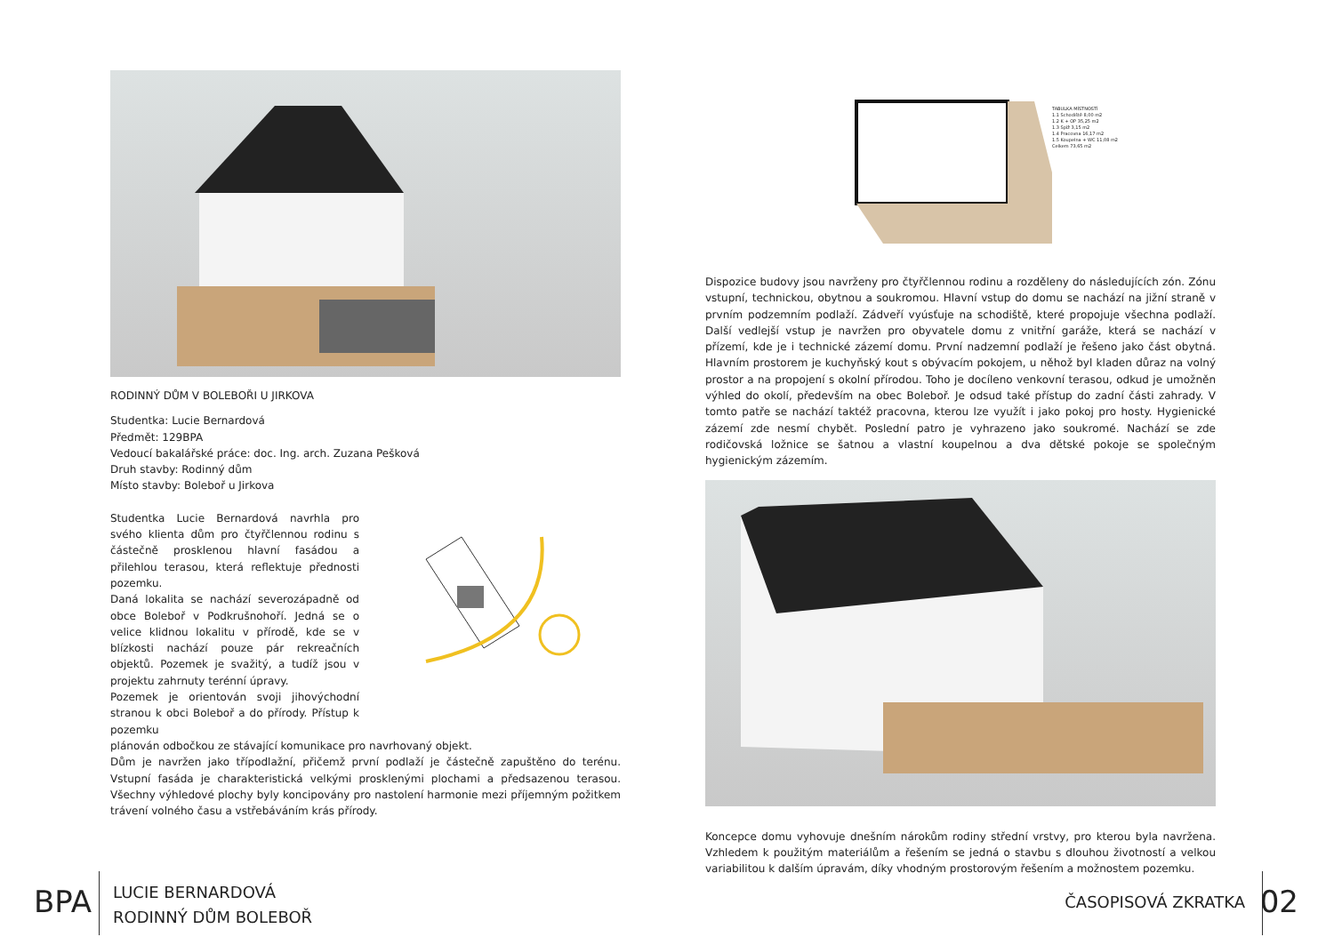RODINNÝ DŮM V BOLEBOŘI U JIRKOVA
Studentka: Lucie Bernardová
Předmět: 129BPA
Vedoucí bakalářské práce: doc. Ing. arch. Zuzana Pešková
Druh stavby: Rodinný dům
Místo stavby: Boleboř u Jirkova
Studentka Lucie Bernardová navrhla pro svého klienta dům pro čtyřčlennou rodinu s částečně prosklenou hlavní fasádou a přilehlou terasou, která reflektuje přednosti pozemku.
Daná lokalita se nachází severozápadně od obce Boleboř v Podkrušnohoří. Jedná se o velice klidnou lokalitu v přírodě, kde se v blízkosti nachází pouze pár rekreačních objektů. Pozemek je svažitý, a tudíž jsou v projektu zahrnuty terénní úpravy.
Pozemek je orientován svoji jihovýchodní stranou k obci Boleboř a do přírody. Přístup k pozemku
plánován odbočkou ze stávající komunikace pro navrhovaný objekt.
Dům je navržen jako třípodlažní, přičemž první podlaží je částečně zapuštěno do terénu. Vstupní fasáda je charakteristická velkými prosklenými plochami a předsazenou terasou. Všechny výhledové plochy byly koncipovány pro nastolení harmonie mezi příjemným požitkem trávení volného času a vstřebáváním krás přírody.
TABULKA MÍSTNOSTÍ
1.1 Schodiště 8,00 m2
1.2 K + OP 35,25 m2
1.3 Spíž 3,15 m2
1.4 Pracovna 16,17 m2
1.5 Koupelna + WC 11,08 m2
Celkem 73,65 m2
Dispozice budovy jsou navrženy pro čtyřčlennou rodinu a rozděleny do následujících zón. Zónu vstupní, technickou, obytnou a soukromou. Hlavní vstup do domu se nachází na jižní straně v prvním podzemním podlaží. Zádveří vyúsťuje na schodiště, které propojuje všechna podlaží. Další vedlejší vstup je navržen pro obyvatele domu z vnitřní garáže, která se nachází v přízemí, kde je i technické zázemí domu. První nadzemní podlaží je řešeno jako část obytná. Hlavním prostorem je kuchyňský kout s obývacím pokojem, u něhož byl kladen důraz na volný prostor a na propojení s okolní přírodou. Toho je docíleno venkovní terasou, odkud je umožněn výhled do okolí, především na obec Boleboř. Je odsud také přístup do zadní části zahrady. V tomto patře se nachází taktéž pracovna, kterou lze využít i jako pokoj pro hosty. Hygienické zázemí zde nesmí chybět. Poslední patro je vyhrazeno jako soukromé. Nachází se zde rodičovská ložnice se šatnou a vlastní koupelnou a dva dětské pokoje se společným hygienickým zázemím.
Koncepce domu vyhovuje dnešním nárokům rodiny střední vrstvy, pro kterou byla navržena. Vzhledem k použitým materiálům a řešením se jedná o stavbu s dlouhou životností a velkou variabilitou k dalším úpravám, díky vhodným prostorovým řešením a možnostem pozemku.
BPA
LUCIE BERNARDOVÁ
RODINNÝ DŮM BOLEBOŘ
ČASOPISOVÁ ZKRATKA 02